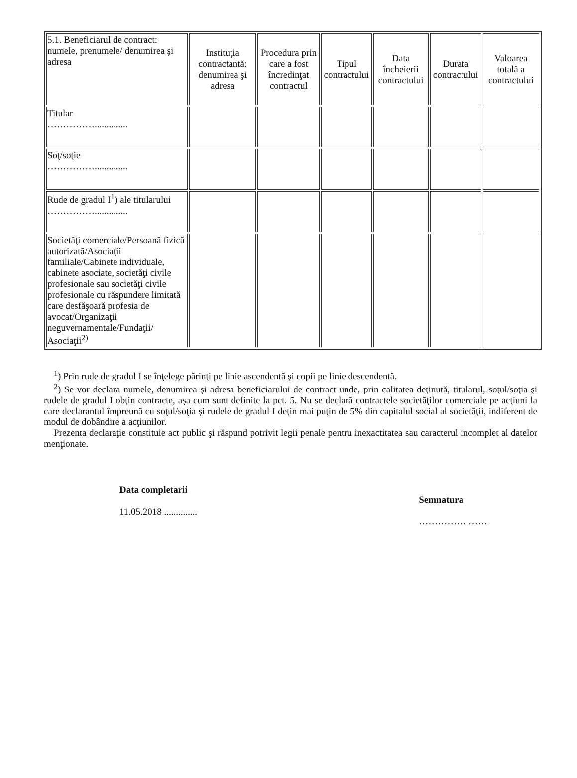| 5.1. Beneficiarul de contract: numele, prenumele/ denumirea şi adresa | Instituţia contractantă: denumirea şi adresa | Procedura prin care a fost încredinţat contractul | Tipul contractului | Data încheierii contractului | Durata contractului | Valoarea totală a contractului |
| --- | --- | --- | --- | --- | --- | --- |
| Titular …………….............. | | | | | | |
| Soţ/soţie …………….............. | | | | | | |
| Rude de gradul I<sup>1</sup>) ale titularului …………….............. | | | | | | |
| Societăţi comerciale/Persoană fizică autorizată/Asociaţii familiale/Cabinete individuale, cabinete asociate, societăţi civile profesionale sau societăţi civile profesionale cu răspundere limitată care desfăşoară profesia de avocat/Organizaţii neguvernamentale/Fundaţii/ Asociaţii<sup>2)</sup> | | | | | | |
<sup>1</sup>) Prin rude de gradul I se înţelege părinţi pe linie ascendentă şi copii pe linie descendentă.
<sup>2</sup>) Se vor declara numele, denumirea şi adresa beneficiarului de contract unde, prin calitatea deţinută, titularul, soţul/soţia şi rudele de gradul I obţin contracte, aşa cum sunt definite la pct. 5. Nu se declară contractele societăţilor comerciale pe acţiuni la care declarantul împreună cu soţul/soţia şi rudele de gradul I deţin mai puţin de 5% din capitalul social al societăţii, indiferent de modul de dobândire a acţiunilor.
Prezenta declaraţie constituie act public şi răspund potrivit legii penale pentru inexactitatea sau caracterul incomplet al datelor menţionate.
Data completarii
11.05.2018 ..............
Semnatura
…………… ……